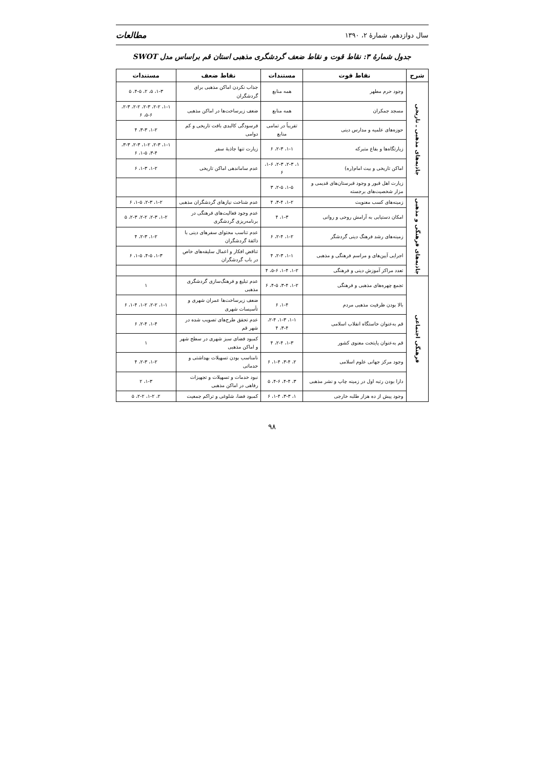سال دوازدهم، شمارهٔ ۲، ۱۳۹۰ مطالعات
جدول شمارهٔ ۳: نقاط قوت و نقاط ضعف گردشگری مذهبی استان قم براساس مدل SWOT
| شرح | نقاط قوت | مستندات | نقاط ضعف | مستندات |
| --- | --- | --- | --- | --- |
| جاذبه‌های مذهبی ـ تاریخی | وجود حرم مطهر | همه منابع | جذاب نکردن اماکن مذهبی برای گردشگران | ۱-۳، ۵، ۲، ۴-۵، ۵ |
| | مسجد جمکران | همه منابع | ضعف زیرساخت‌ها در اماکن مذهبی | ۱-۱، ۲-۲، ۲-۳، ۲-۲، ۲-۳، ۵-۶، ۶ |
| | حوزه‌های علمیه و مدارس دینی | تقریباً در تمامی منابع | فرسودگی کالبدی بافت تاریخی و کم دوامی | ۱-۲، ۳-۳، ۴ |
| | زیارتگاه‌ها و بقاع متبرکه | ۱-۱، ۲-۳، ۶ | زیارت تنها جاذبهٔ سفر | ۱-۱، ۲-۳، ۱-۲، ۲-۳، ۳-۳، ۳-۴، ۱-۵، ۶ |
| | اماکن تاریخی و بیت امام(ره) | ۱، ۲-۳، ۲-۳، ۱-۶، ۶ | عدم ساماندهی اماکن تاریخی | ۱-۲، ۱-۳، ۶ |
| | زیارت اهل قبور و وجود قبرستان‌های قدیمی و مزار شخصیت‌های برجسته | ۱-۵، ۲-۵، ۳ | | |
| جاذبه‌های فرهنگی و مذهبی | زمینه‌های کسب معنویت | ۱-۲، ۳-۴، ۴ | عدم شناخت نیازهای گردشگران مذهبی | ۱-۲، ۲-۳، ۱-۵، ۶ |
| | امکان دستیابی به آرامش روحی و روانی | ۱-۳، ۴ | عدم وجود فعالیت‌های فرهنگی در برنامه‌ریزی گردشگری | ۱-۲، ۲-۳، ۲-۲، ۲-۳، ۵ |
| | زمینه‌های رشد فرهنگ دینی گردشگر | ۱-۲، ۲-۴، ۶ | عدم تناسب محتوای سفرهای دینی با ذائقهٔ گردشگران | ۱-۲، ۲-۳، ۴ |
| | اجرایی آیین‌های و مراسم فرهنگی و مذهبی | ۱-۱، ۲-۳، ۴ | تناقض افکار و اعمال سلیقه‌های خاص در باب گردشگران | ۱-۳، ۴-۵، ۱-۵، ۶ |
| | تعدد مراکز آموزش دینی و فرهنگی | ۱-۲، ۱-۴، ۵-۶، ۴ | | |
| فرهنگی اجتماعی | تجمع چهره‌های مذهبی و فرهنگی | ۱-۲، ۳-۴، ۴-۵، ۶ | عدم تبلیغ و فرهنگ‌سازی گردشگری مذهبی | ۱ |
| | بالا بودن ظرفیت مذهبی مردم | ۱-۴، ۶ | ضعف زیرساخت‌ها عمران شهری و تأسیسات شهری | ۱-۱، ۲-۲، ۱-۲، ۱-۴، ۶ |
| | قم به‌عنوان خاستگاه انقلاب اسلامی | ۱-۱، ۱-۳، ۲-۴، ۳-۴، ۴ | عدم تحقق طرح‌های تصویب شده در شهر قم | ۱-۴، ۲-۴، ۶ |
| | قم به‌عنوان پایتخت معنوی کشور | ۱-۳، ۲-۴، ۴ | کمبود فضای سبز شهری در سطح شهر و اماکن مذهبی | ۱ |
| | وجود مرکز جهانی علوم اسلامی | ۲، ۳-۴، ۱-۴، ۶ | نامناسب بودن تسهیلات بهداشتی و خدماتی | ۱-۲، ۲-۳، ۴ |
| | دارا بودن رتبه اول در زمینه چاپ و نشر مذهبی | ۳، ۴-۴، ۴-۶، ۵ | نبود خدمات و تسهیلات و تجهیزات رفاهی در اماکن مذهبی | ۱-۳، ۲ |
| | وجود پیش از ده هزار طلبه خارجی | ۱، ۳-۳، ۱-۴، ۶ | کمبود فضا، شلوغی و تراکم جمعیت | ۲، ۱-۲، ۲-۲، ۵ |
۹۸